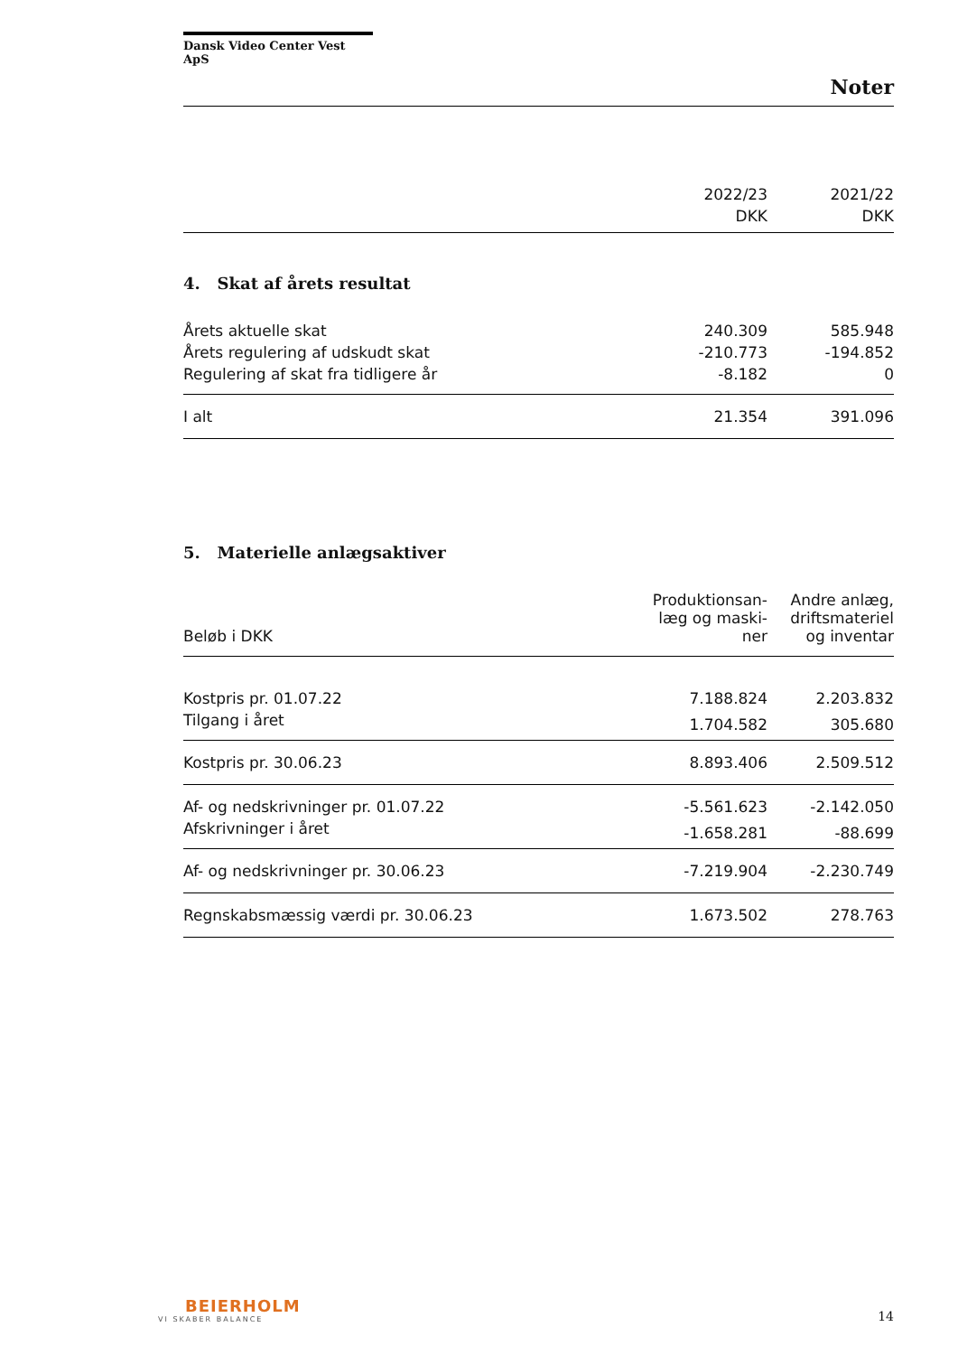Dansk Video Center Vest ApS
Noter
| | 2022/23 | 2021/22 |
| | DKK | DKK |
4. Skat af årets resultat
| Årets aktuelle skat | 240.309 | 585.948 |
| Årets regulering af udskudt skat | -210.773 | -194.852 |
| Regulering af skat fra tidligere år | -8.182 | 0 |
| I alt | 21.354 | 391.096 |
5. Materielle anlægsaktiver
| Beløb i DKK | Produktionsan- læg og maski- ner | Andre anlæg, driftsmateriel og inventar |
| Kostpris pr. 01.07.22 | 7.188.824 | 2.203.832 |
| Tilgang i året | 1.704.582 | 305.680 |
| Kostpris pr. 30.06.23 | 8.893.406 | 2.509.512 |
| Af- og nedskrivninger pr. 01.07.22 | -5.561.623 | -2.142.050 |
| Afskrivninger i året | -1.658.281 | -88.699 |
| Af- og nedskrivninger pr. 30.06.23 | -7.219.904 | -2.230.749 |
| Regnskabsmæssig værdi pr. 30.06.23 | 1.673.502 | 278.763 |
BEIERHOLM
VI SKABER BALANCE
14